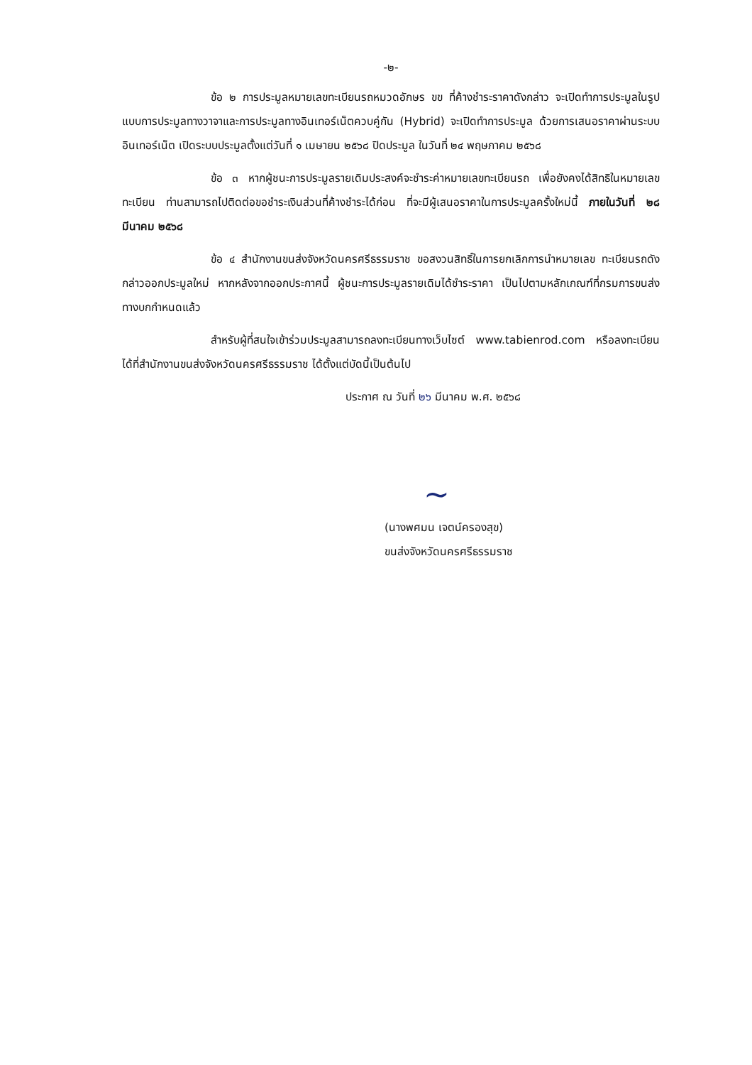-๒-
ข้อ ๒ การประมูลหมายเลขทะเบียนรถหมวดอักษร ขข ที่ค้างชำระราคาดังกล่าว จะเปิดทำการประมูลในรูปแบบการประมูลทางวาจาและการประมูลทางอินเทอร์เน็ตควบคู่กัน (Hybrid) จะเปิดทำการประมูล ด้วยการเสนอราคาผ่านระบบอินเทอร์เน็ต เปิดระบบประมูลตั้งแต่วันที่ ๑ เมษายน ๒๕๖๘ ปิดประมูล ในวันที่ ๒๔ พฤษภาคม ๒๕๖๘
ข้อ ๓ หากผู้ชนะการประมูลรายเดิมประสงค์จะชำระค่าหมายเลขทะเบียนรถ เพื่อยังคงได้สิทธิในหมายเลขทะเบียน ท่านสามารถไปติดต่อขอชำระเงินส่วนที่ค้างชำระได้ก่อน ที่จะมีผู้เสนอราคาในการประมูลครั้งใหม่นี้ ภายในวันที่ ๒๘ มีนาคม ๒๕๖๘
ข้อ ๔ สำนักงานขนส่งจังหวัดนครศรีธรรมราช ขอสงวนสิทธิ์ในการยกเลิกการนำหมายเลข ทะเบียนรถดังกล่าวออกประมูลใหม่ หากหลังจากออกประกาศนี้ ผู้ชนะการประมูลรายเดิมได้ชำระราคา เป็นไปตามหลักเกณฑ์ที่กรมการขนส่งทางบกกำหนดแล้ว
สำหรับผู้ที่สนใจเข้าร่วมประมูลสามารถลงทะเบียนทางเว็บไซต์ www.tabienrod.com หรือลงทะเบียนได้ที่สำนักงานขนส่งจังหวัดนครศรีธรรมราช ได้ตั้งแต่บัดนี้เป็นต้นไป
ประกาศ ณ วันที่ ๒๖ มีนาคม พ.ศ. ๒๕๖๘
~
(นางพศมน เจตน์ครองสุข)
ขนส่งจังหวัดนครศรีธรรมราช